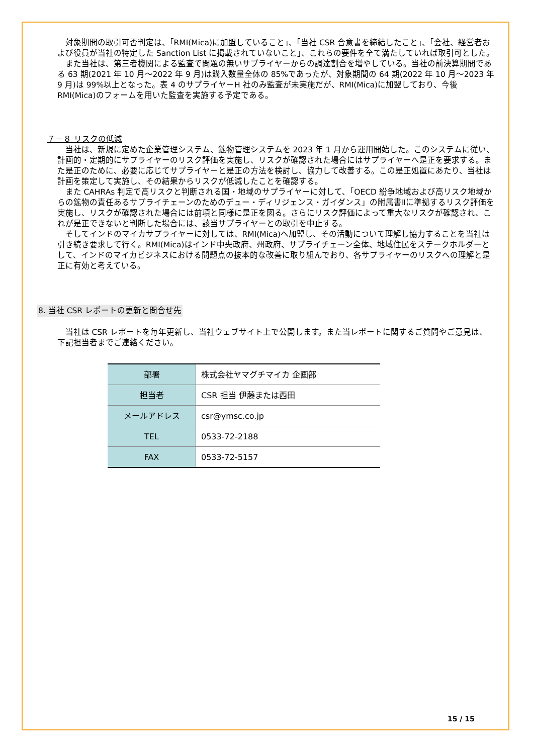対象期間の取引可否判定は、「RMI(Mica)に加盟していること」、「当社 CSR 合意書を締結したこと」、「会社、経営者および役員が当社の特定した Sanction List に掲載されていないこと」、これらの要件を全て満たしていれば取引可とした。
また当社は、第三者機関による監査で問題の無いサプライヤーからの調達割合を増やしている。当社の前決算期間である 63 期(2021 年 10 月～2022 年 9 月)は購入数量全体の 85%であったが、対象期間の 64 期(2022 年 10 月～2023 年 9 月)は 99%以上となった。表 4 のサプライヤーH 社のみ監査が未実施だが、RMI(Mica)に加盟しており、今後 RMI(Mica)のフォームを用いた監査を実施する予定である。
７－８ リスクの低減
当社は、新規に定めた企業管理システム、鉱物管理システムを 2023 年 1 月から運用開始した。このシステムに従い、計画的・定期的にサプライヤーのリスク評価を実施し、リスクが確認された場合にはサプライヤーへ是正を要求する。また是正のために、必要に応じてサプライヤーと是正の方法を検討し、協力して改善する。この是正処置にあたり、当社は計画を策定して実施し、その結果からリスクが低減したことを確認する。
また CAHRAs 判定で高リスクと判断される国・地域のサプライヤーに対して、「OECD 紛争地域および高リスク地域からの鉱物の責任あるサプライチェーンのためのデュー・ディリジェンス・ガイダンス」の附属書Ⅱに準拠するリスク評価を実施し、リスクが確認された場合には前項と同様に是正を図る。さらにリスク評価によって重大なリスクが確認され、これが是正できないと判断した場合には、該当サプライヤーとの取引を中止する。
そしてインドのマイカサプライヤーに対しては、RMI(Mica)へ加盟し、その活動について理解し協力することを当社は引き続き要求して行く。RMI(Mica)はインド中央政府、州政府、サプライチェーン全体、地域住民をステークホルダーとして、インドのマイカビジネスにおける問題点の抜本的な改善に取り組んでおり、各サプライヤーのリスクへの理解と是正に有効と考えている。
8. 当社 CSR レポートの更新と問合せ先
当社は CSR レポートを毎年更新し、当社ウェブサイト上で公開します。また当レポートに関するご質問やご意見は、下記担当者までご連絡ください。
| 部署 | 株式会社ヤマグチマイカ 企画部 |
| 担当者 | CSR 担当 伊藤または西田 |
| メールアドレス | csr@ymsc.co.jp |
| TEL | 0533-72-2188 |
| FAX | 0533-72-5157 |
15 / 15